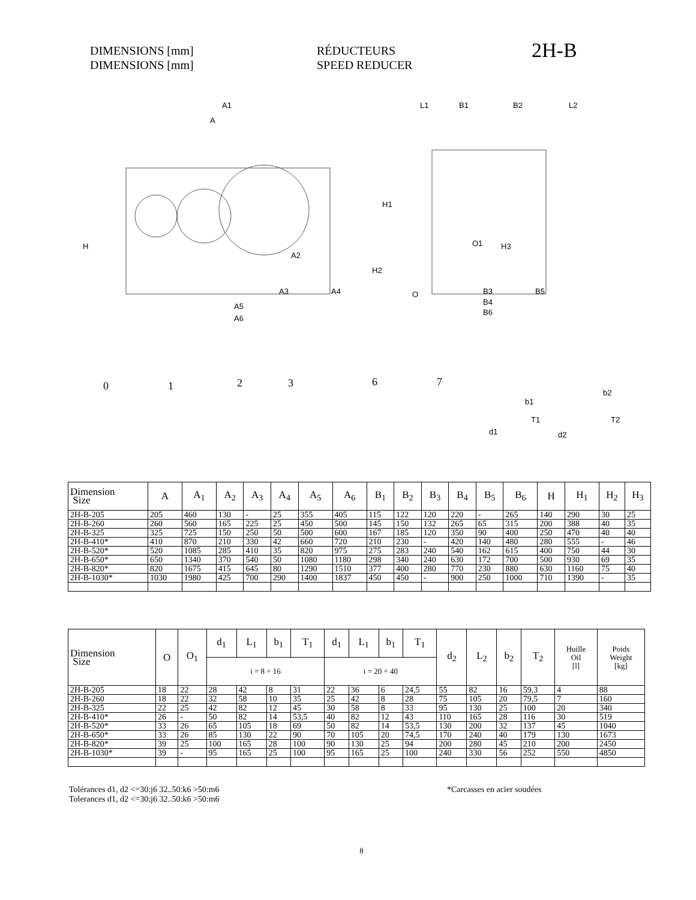DIMENSIONS [mm]
DIMENSIONS [mm]
RÉDUCTEURS
SPEED REDUCER
2H-B
A1
A
H1
H
A2
H2
A3
A4
A5
A6
L1
B1
B2
L2
O1
H3
O
B3
B5
B4
B6
0
1
2
3
6
7
b1
T1
d1
b2
T2
d2
| Dimension Size | A | A<sub>1</sub> | A<sub>2</sub> | A<sub>3</sub> | A<sub>4</sub> | A<sub>5</sub> | A<sub>6</sub> | B<sub>1</sub> | B<sub>2</sub> | B<sub>3</sub> | B<sub>4</sub> | B<sub>5</sub> | B<sub>6</sub> | H | H<sub>1</sub> | H<sub>2</sub> | H<sub>3</sub> |
| --- | --- | --- | --- | --- | --- | --- | --- | --- | --- | --- | --- | --- | --- | --- | --- | --- | --- |
| 2H-B-205 | 205 | 460 | 130 | - | 25 | 355 | 405 | 115 | 122 | 120 | 220 | - | 265 | 140 | 290 | 30 | 25 |
| 2H-B-260 | 260 | 560 | 165 | 225 | 25 | 450 | 500 | 145 | 150 | 132 | 265 | 65 | 315 | 200 | 388 | 40 | 35 |
| 2H-B-325 | 325 | 725 | 150 | 250 | 50 | 500 | 600 | 167 | 185 | 120 | 350 | 90 | 400 | 250 | 470 | 40 | 40 |
| 2H-B-410* | 410 | 870 | 210 | 330 | 42 | 660 | 720 | 210 | 230 | - | 420 | 140 | 480 | 280 | 555 | - | 46 |
| 2H-B-520* | 520 | 1085 | 285 | 410 | 35 | 820 | 975 | 275 | 283 | 240 | 540 | 162 | 615 | 400 | 750 | 44 | 30 |
| 2H-B-650* | 650 | 1340 | 370 | 540 | 50 | 1080 | 1180 | 298 | 340 | 240 | 630 | 172 | 700 | 500 | 930 | 69 | 35 |
| 2H-B-820* | 820 | 1675 | 415 | 645 | 80 | 1290 | 1510 | 377 | 400 | 280 | 770 | 230 | 880 | 630 | 1160 | 75 | 40 |
| 2H-B-1030* | 1030 | 1980 | 425 | 700 | 290 | 1400 | 1837 | 450 | 450 | - | 900 | 250 | 1000 | 710 | 1390 | - | 35 |
| Dimension Size | O | O<sub>1</sub> | d<sub>1</sub> | L<sub>1</sub> | b<sub>1</sub> | T<sub>1</sub> | d<sub>1</sub> | L<sub>1</sub> | b<sub>1</sub> | T<sub>1</sub> | d<sub>2</sub> | L<sub>2</sub> | b<sub>2</sub> | T<sub>2</sub> | Huille Oil [l] | Poids Weight [kg] |
| --- | --- | --- | --- | --- | --- | --- | --- | --- | --- | --- | --- | --- | --- | --- | --- | --- |
| | | | i = 8 ÷ 16 | | | | i = 20 ÷ 40 | | | | | | | | | |
| 2H-B-205 | 18 | 22 | 28 | 42 | 8 | 31 | 22 | 36 | 6 | 24,5 | 55 | 82 | 16 | 59,3 | 4 | 88 |
| 2H-B-260 | 18 | 22 | 32 | 58 | 10 | 35 | 25 | 42 | 8 | 28 | 75 | 105 | 20 | 79,5 | 7 | 160 |
| 2H-B-325 | 22 | 25 | 42 | 82 | 12 | 45 | 30 | 58 | 8 | 33 | 95 | 130 | 25 | 100 | 20 | 340 |
| 2H-B-410* | 26 | - | 50 | 82 | 14 | 53,5 | 40 | 82 | 12 | 43 | 110 | 165 | 28 | 116 | 30 | 519 |
| 2H-B-520* | 33 | 26 | 65 | 105 | 18 | 69 | 50 | 82 | 14 | 53,5 | 130 | 200 | 32 | 137 | 45 | 1040 |
| 2H-B-650* | 33 | 26 | 85 | 130 | 22 | 90 | 70 | 105 | 20 | 74,5 | 170 | 240 | 40 | 179 | 130 | 1673 |
| 2H-B-820* | 39 | 25 | 100 | 165 | 28 | 100 | 90 | 130 | 25 | 94 | 200 | 280 | 45 | 210 | 200 | 2450 |
| 2H-B-1030* | 39 | - | 95 | 165 | 25 | 100 | 95 | 165 | 25 | 100 | 240 | 330 | 56 | 252 | 550 | 4850 |
Tolérances d1, d2 <=30:j6 32..50:k6 >50:m6
Tolerances d1, d2 <=30:j6 32..50:k6 >50:m6
*Carcasses en acier soudées
8